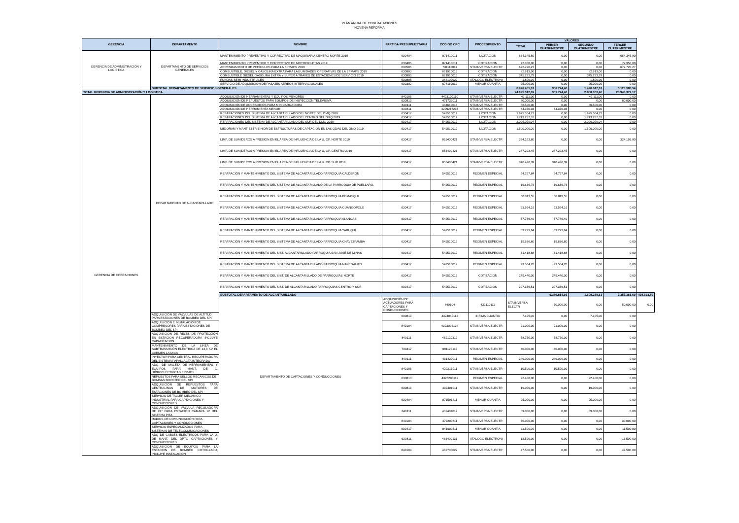PLAN ANUAL DE CONTRATACIONES
NOVENA REFORMA
| GERENCIA | DEPARTAMENTO | NOMBRE | PARTIDA PRESUPUESTARIA | CODIGO CPC | PROCEDIMIENTO | VALORES | | | | |
| --- | --- | --- | --- | --- | --- | --- | --- | --- | --- | --- |
| | | | | | | TOTAL | PRIMER CUATRIMESTRE | SEGUNDO CUATRIMESTRE | TERCER CUATRIMESTRE | |
| GERENCIA DE ADMINISTRACIÓN Y LOGISTICA | DEPARTAMENTO DE SERVICIOS GENERALES | MANTENIMIENTO PREVENTIVO Y CORRECTIVO DE MAQUINARIA CENTRO NORTE 2019 | 630404 | 871410011 | LICITACION | 664.345,80 | 0,00 | 0,00 | 664.345,80 | |
| | | MANTENIMIENTO PREVENTIVO Y CORRECTIVO DE MOTOCICLETAS 2019 | 630405 | 871410011 | COTIZACION | 72.350,00 | 0,00 | 0,00 | 72.350,00 | |
| | | ARRENDAMIENTO DE VEHÍCULOS PARA LA EPMAPS 2019 | 630505 | 731110011 | STA INVERSA ELECTR | 672.720,27 | 0,00 | 0,00 | 672.720,27 | |
| | | COMBUSTIBLE, DIESEL Y GASOLINA EXTRA PARA LAS UNIDADES OPERATIVAS DE LA EPMAPS 2019 | 630803 | 621910013 | COTIZACION | 82.613,00 | 0,00 | 82.613,00 | 0,00 | |
| | | COMBUSTIBLE DIESEL GASOLINA EXTRA Y SUPER A TRAVES DE ESTACIONES DE SERVICIO 2019 | 630803 | 621910013 | COTIZACION | 345.223,79 | 0,00 | 345.223,79 | 0,00 | |
| | | FUNDAS SEMI INDUSTRIALES | 530805 | 364100022 | ATALOGO ELECTRONI | 1.800,00 | 0,00 | 1.800,00 | 0,00 | |
| | | SERVICIO DE ADQUISICION DE PASAJES AEREOS INTERNACIONALES | 630302 | 678110012 | MENOR CUANTIA | 25.000,00 | 0,00 | 25.000,00 | 0,00 | |
| | SUBTOTAL DEPARTAMENTO DE SERVICIOS GENERALES | | | | | 6.926.405,07 | 306.774,46 | 1.496.047,07 | 5.123.583,54 | |
| TOTAL GERENCIA DE ADMINISTRACIÓN Y LOGISTICA | | | | | | 24.095.512,09 | 351.774,46 | 2.800.360,46 | 20.943.377,17 | |
| GERENCIA DE OPERACIONES | DEPARTAMENTO DE ALCANTARILLADO | ADQUISICIÓN DE HERRAMIENTAS Y EQUIPOS MENORES | 840106 | 4423100110 | STA INVERSA ELECTR | 42.111,00 | 0,00 | 42.111,00 | 0,00 | |
| | | ADQUISICION DE REPUESTOS PARA EQUIPOS DE INSPECCION TELEVISIVA | 630813 | 471732011 | STA INVERSA ELECTR | 80.000,00 | 0,00 | 0,00 | 80.000,00 | |
| | | ADQUISICIÓN DE ACCESORIOS PARA MINICARGADORA | 840111 | 444610013 | STA INVERSA ELECTR | 86.500,00 | 0,00 | 86.500,00 | 0,00 | |
| | | ADQUISICIÓN DE HERRAMIENTA MENOR | 630811 | 4299217233 | STA INVERSA ELECTR | 64.370,03 | 64.370,03 | 0,00 | 0,00 | |
| | | REPARACIONES DEL SISTEMA DE ALCANTARILLADO DEL NORTE DEL DMQ 2019 | 630417 | 542510012 | LICITACION | 1.975.504,23 | 0,00 | 1.975.504,23 | 0,00 | |
| | | REPARACIONES DEL SISTEMA DE ALCANTARILLADO DEL CENTRO DEL DMQ 2019 | 630417 | 542510012 | LICITACION | 1.743.237,33 | 0,00 | 1.743.237,33 | 0,00 | |
| | | REPARACIONES DEL SISTEMA DE ALCANTARILLADO DEL SUR DEL DMQ 2019 | 630417 | 542510012 | LICITACION | 2.006.029,04 | 0,00 | 2.006.029,04 | 0,00 | |
| | | MEJORAM Y MANT ESTR E HIDR DE ESTRUCTURAS DE CAPTACION EN LAS QDAS DEL DMQ 2019 | 630417 | 542510012 | LICITACION | 1.500.000,00 | 0,00 | 1.500.000,00 | 0,00 | |
| | | LIMP. DE SUMIDEROS A PRESION EN EL AREA DE INFLUENCIA DE LA U. OP. NORTE 2019 | 630417 | 853400421 | STA INVERSA ELECTR | 324.193,80 | 0,00 | 0,00 | 324.193,80 | |
| | | LIMP. DE SUMIDEROS A PRESION EN EL AREA DE INFLUENCIA DE LA U. OP. CENTRO 2019 | 630417 | 853400421 | STA INVERSA ELECTR | 287.203,45 | 287.203,45 | 0,00 | 0,00 | |
| | | LIMP. DE SUMIDEROS A PRESION EN EL AREA DE INFLUENCIA DE LA U. OP. SUR 2019 | 630417 | 853400421 | STA INVERSA ELECTR | 340.426,39 | 340.426,39 | 0,00 | 0,00 | |
| | | REPARACIÓN Y MANTENIMIENTO DEL SISTEMA DE ALCANTARILLADO PARROQUIA CALDERÓN | 630417 | 542510012 | REGIMEN ESPECIAL | 94.767,84 | 94.767,84 | 0,00 | 0,00 | |
| | | REPARACIÓN Y MANTENIMIENTO DEL SISTEMA DE ALCANTARILLADO DE LA PARROQUIA DE PUELLARO. | 630417 | 542510012 | REGIMEN ESPECIAL | 19.636,76 | 19.636,76 | 0,00 | 0,00 | |
| | | REPARACIÓN Y MANTENIMIENTO DEL SISTEMA DE ALCANTARILLADO PARROQUIA POMASQUI | 630417 | 542510012 | REGIMEN ESPECIAL | 60.813,55 | 60.813,55 | 0,00 | 0,00 | |
| | | REPARACIÓN Y MANTENIMIENTO DEL SISTEMA DE ALCANTARILLADO PARROQUIA GUANGOPOLO | 630417 | 542510012 | REGIMEN ESPECIAL | 23.564,16 | 23.564,16 | 0,00 | 0,00 | |
| | | REPARACIÓN Y MANTENIMIENTO DEL SISTEMA DE ALCANTARILLADO PARROQUIA ALANGASÍ | 630417 | 542510012 | REGIMEN ESPECIAL | 57.786,40 | 57.786,40 | 0,00 | 0,00 | |
| | | REPARACIÓN Y MANTENIMIENTO DEL SISTEMA DE ALCANTARILLADO PARROQUIA YARUQUÍ | 630417 | 542510012 | REGIMEN ESPECIAL | 39.273,64 | 39.273,64 | 0,00 | 0,00 | |
| | | REPARACIÓN Y MANTENIMIENTO DEL SISTEMA DE ALCANTARILLADO PARROQUIA CHAVEZPAMBA | 630417 | 542510012 | REGIMEN ESPECIAL | 19.636,80 | 19.636,80 | 0,00 | 0,00 | |
| | | REPARACIÓN Y MANTENIMIENTO DEL SIST. ALCANTARILLADO PARROQUIA SAN JOSÉ DE MINAS | 630417 | 542510012 | REGIMEN ESPECIAL | 31.418,88 | 31.418,88 | 0,00 | 0,00 | |
| | | REPARACIÓN Y MANTENIMIENTO DEL SISTEMA DE ALCANTARILLADO PARROQUIA NANEGALITO | 630417 | 542510012 | REGIMEN ESPECIAL | 23.564,20 | 23.564,20 | 0,00 | 0,00 | |
| | | REPARACION Y MANTENIMIENTO DEL SIST. DE ALCANTARILLADO DE PARROQUIAS NORTE | 630417 | 542510012 | COTIZACION | 249.440,00 | 249.440,00 | 0,00 | 0,00 | |
| | | REPARACION Y MANTENIMIENTO DEL SIST. DE ALCANTARILLADO PARROQUIAS CENTRO Y SUR | 630417 | 542510012 | COTIZACION | 297.336,51 | 297.336,51 | 0,00 | 0,00 | |
| | | SUBTOTAL DEPARTAMENTO DE ALCANTARILLADO | | | | | 9.366.814,01 | 1.609.238,61 | 7.353.381,60 | 404.193,80 |
| | | DEPARTAMENTO DE CAPTACIONES Y CONDUCCIONES | ADQUISICIÓN DE ACTUADORES PARA CAPTACIONES Y CONDUCCIONES | 840104 | 432110111 | STA INVERSA ELECTR | 50.000,00 | 0,00 | 50.000,00 | 0,00 |
| | ADQUISICIÓN DE VÁLVULAS DE ALTITUD PARA ESTACIONES DE BOMBEO DEL SPI | | 630813 | 4324040112 | INFIMA CUANTIA | 7.105,00 | 0,00 | 7.105,00 | 0,00 | |
| | ADQUISICIÓN E INSTALACIÓN DE COMPRESORES PARA ESTACIONES DE BOMBEO DEL SPI | | 840104 | 4323004124 | STA INVERSA ELECTR | 21.000,00 | 21.000,00 | 0,00 | 0,00 | |
| | ADQUISICION DE RELES DE PROTECCIÓN EN ESTACION RECUPERADORA INCLUYE CAPACITACION | | 840111 | 462120312 | STA INVERSA ELECTR | 78.750,00 | 78.750,00 | 0,00 | 0,00 | |
| | MANTENIMIENTO DE LA LINEA DE SUBTRASMISIÓN ELECTRICA DE 13,8 KV EL CARMEN-LA MICA | | 730417 | 691120112 | STA INVERSA ELECTR | 40.000,00 | 40.000,00 | 0,00 | 0,00 | |
| | INYECTOR PARA CENTRAL RECUPERADORA DEL SISTEMA PAPALLACTA INTEGRADO | | 840111 | 431420011 | REGIMEN ESPECIAL | 249.000,00 | 249.000,00 | 0,00 | 0,00 | |
| | ADQ. DE MALETA DE HERRAMIENTAS Y EQUIPOS PARA MANT. DE C. HIDROELÉCTRICAS EPMAPS | | 840106 | 429213911 | STA INVERSA ELECTR | 10.500,00 | 10.500,00 | 0,00 | 0,00 | |
| | REPUESTOS PARA SELLOS MECANICOS DE BOMBAS BOOSTER DEL SPI | | 630813 | 4325200111 | REGIMEN ESPECIAL | 22.400,00 | 0,00 | 22.400,00 | 0,00 | |
| | ADQUISICIÓN DE REPUESTOS PARA CENTRALINAS DE MOTORES DE ESTACIONES DE BOMBEO DEL SPI | | 630813 | 432401011 | STA INVERSA ELECTR | 19.000,00 | 0,00 | 19.000,00 | 0,00 | |
| | SERVICIO DE TALLER MECÁNICO INDUSTRIAL PARA CAPTACIONES Y CONDUCCIONES | | 630404 | 871591411 | MENOR CUANTIA | 25.000,00 | 0,00 | 25.000,00 | 0,00 | |
| | ADQUISICIÓN DE VÁLVULA REGULADORA DE 24" PARA ESTACIÓN CÁMARA 12 DEL SISTEMA PITA | | 840111 | 432404017 | STA INVERSA ELECTR | 89.000,00 | 0,00 | 89.000,00 | 0,00 | |
| | RADIOS DE COMUNICACIÓN PARA CAPTACIONES Y CONDUCCIONES | | 840104 | 472200611 | STA INVERSA ELECTR | 30.000,00 | 0,00 | 0,00 | 30.000,00 | |
| | SERVICIO ESPECIALIZADOS PARA SISTEMAS DE TELECOMUNICACIONES | | 630417 | 841600311 | MENOR CUANTIA | 11.500,00 | 0,00 | 0,00 | 11.500,00 | |
| | ADQ DE CABLES ELÉCTRICOS PARA LA U. DE MANT. DEL DPTO CAPTACIONES Y CONDUCCIONES | | 630811 | 463400131 | ATALOGO ELECTRONI | 13.500,00 | 0,00 | 0,00 | 13.500,00 | |
| | ADQUISICION DE EQUIPOS PARA LA ESTACION DE BOMBEO COTOGYACU, INCLUYE INSTALACION | | 840104 | 482700022 | STA INVERSA ELECTR | 47.500,00 | 0,00 | 0,00 | 47.500,00 | |